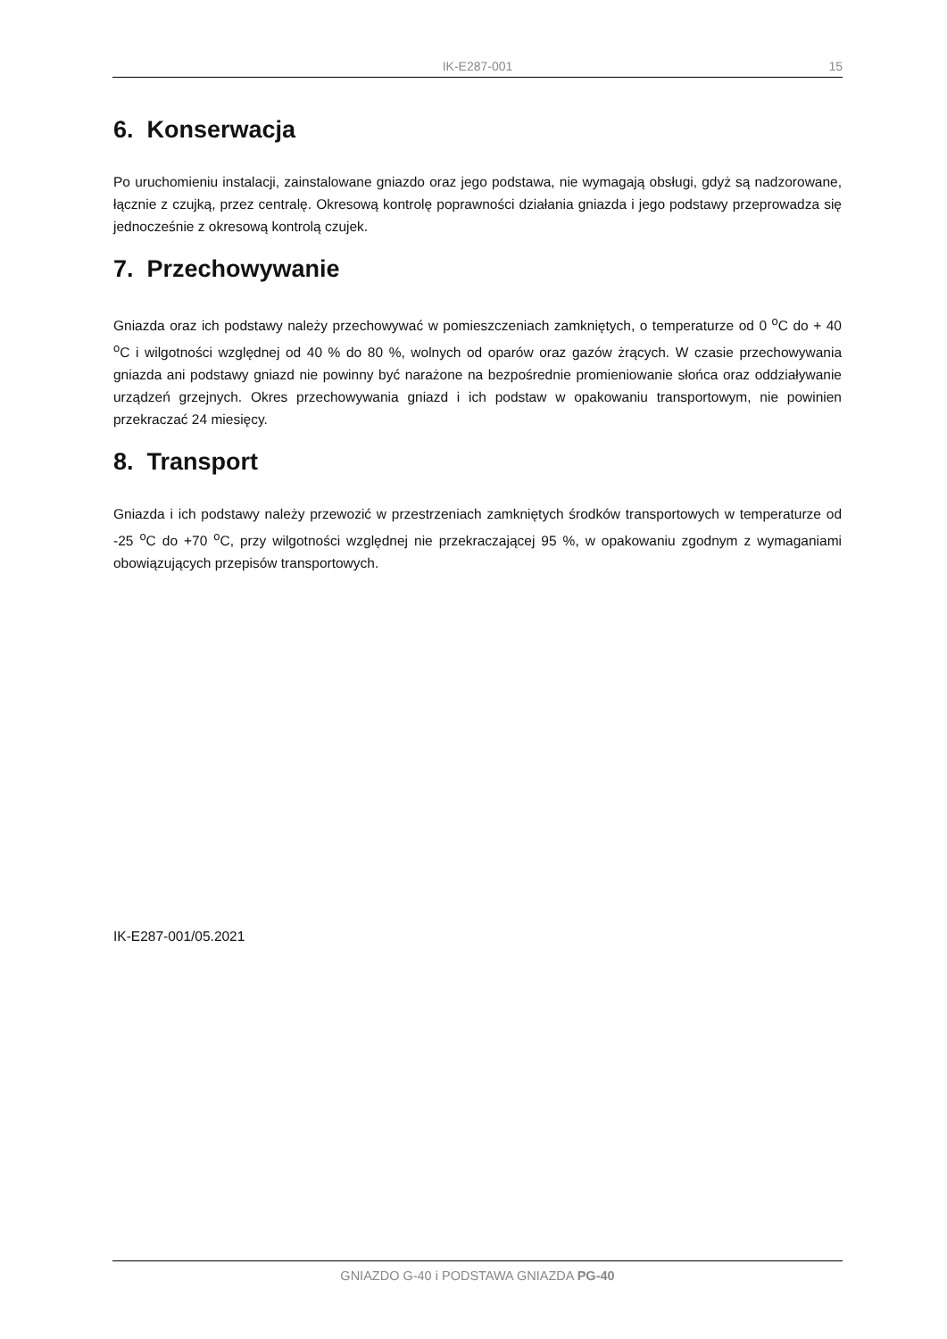IK-E287-001 15
6. Konserwacja
Po uruchomieniu instalacji, zainstalowane gniazdo oraz jego podstawa, nie wymagają obsługi, gdyż są nadzorowane, łącznie z czujką, przez centralę. Okresową kontrolę poprawności działania gniazda i jego podstawy przeprowadza się jednocześnie z okresową kontrolą czujek.
7. Przechowywanie
Gniazda oraz ich podstawy należy przechowywać w pomieszczeniach zamkniętych, o temperaturze od 0 <sup>o</sup>C do + 40 <sup>o</sup>C i wilgotności względnej od 40 % do 80 %, wolnych od oparów oraz gazów żrących. W czasie przechowywania gniazda ani podstawy gniazd nie powinny być narażone na bezpośrednie promieniowanie słońca oraz oddziaływanie urządzeń grzejnych. Okres przechowywania gniazd i ich podstaw w opakowaniu transportowym, nie powinien przekraczać 24 miesięcy.
8. Transport
Gniazda i ich podstawy należy przewozić w przestrzeniach zamkniętych środków transportowych w temperaturze od -25 <sup>o</sup>C do +70 <sup>o</sup>C, przy wilgotności względnej nie przekraczającej 95 %, w opakowaniu zgodnym z wymaganiami obowiązujących przepisów transportowych.
IK-E287-001/05.2021
GNIAZDO G-40 i PODSTAWA GNIAZDA PG-40